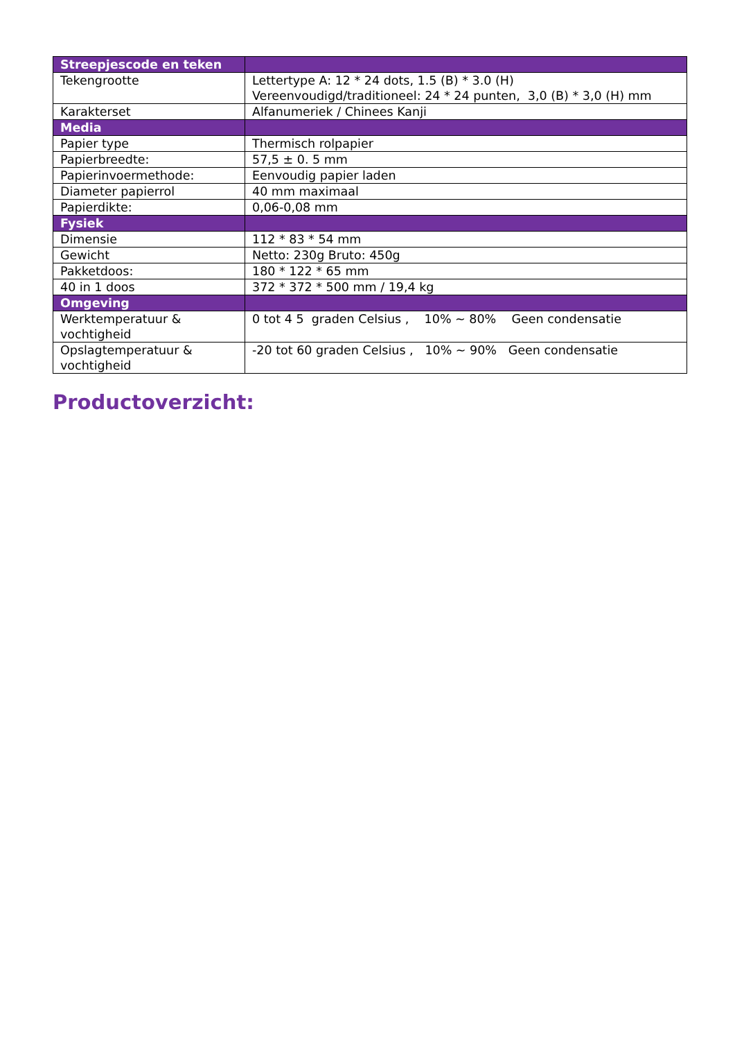| Streepjescode en teken | |
| Tekengrootte | Lettertype A: 12 * 24 dots, 1.5 (B) * 3.0 (H) Vereenvoudigd/traditioneel: 24 * 24 punten, 3,0 (B) * 3,0 (H) mm |
| Karakterset | Alfanumeriek / Chinees Kanji |
| Media | |
| Papier type | Thermisch rolpapier |
| Papierbreedte: | 57,5 ± 0. 5 mm |
| Papierinvoermethode: | Eenvoudig papier laden |
| Diameter papierrol | 40 mm maximaal |
| Papierdikte: | 0,06-0,08 mm |
| Fysiek | |
| Dimensie | 112 * 83 * 54 mm |
| Gewicht | Netto: 230g Bruto: 450g |
| Pakketdoos: | 180 * 122 * 65 mm |
| 40 in 1 doos | 372 * 372 * 500 mm / 19,4 kg |
| Omgeving | |
| Werktemperatuur & vochtigheid | 0 tot 4 5 graden Celsius , 10% ~ 80% Geen condensatie |
| Opslagtemperatuur & vochtigheid | -20 tot 60 graden Celsius , 10% ~ 90% Geen condensatie |
Productoverzicht: